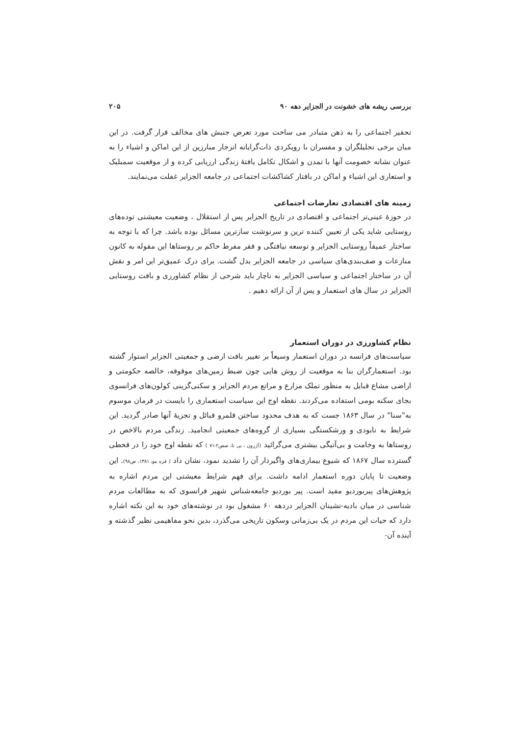بررسی ریشه های خشونت در الجزایر دهه ۹۰ ۲۰۵
تحقیر اجتماعی را به ذهن متبادر می ساخت مورد تعرض جنبش های مخالف قرار گرفت. در این میان برخی تحلیلگران و مفسران با رویکردی ذات‌گرایانه انزجار مبارزین از این اماکن و اشیاء را به عنوان نشانه خصومت آنها با تمدن و اشکال تکامل یافتهٔ زندگی ارزیابی کرده و از موقعیت سمبلیک و استعاری این اشیاء و اماکن در بافتار کشاکشات اجتماعی در جامعه الجزایر غفلت می‌نمایند.
زمینه های اقتصادی تعارضات اجتماعی
در حوزهٔ عینی‌تر اجتماعی و اقتصادی در تاریخ الجزایر پس از استقلال ، وضعیت معیشتی توده‌های روستایی شاید یکی از تعیین کننده ترین و سرنوشت سازترین مسائل بوده باشد. چرا که با توجه به ساختار عمیقاً روستایی الجزایر و توسعه نیافتگی و فقر مفرط حاکم بر روستاها این مقوله به کانون منازعات و صف‌بندی‌های سیاسی در جامعه الجزایر بدل گشت. برای درک عمیق‌تر این امر و نقش آن در ساختار اجتماعی و سیاسی الجزایر به ناچار باید شرحی از نظام کشاورزی و بافت روستایی الجزایر در سال های استعمار و پس از آن ارائه دهیم .
نظام کشاورزی در دوران استعمار
سیاست‌های فرانسه در دوران استعمار وسیعاً بر تغییر بافت ارضی و جمعیتی الجزایر استوار گشته بود. استعمارگران بنا به موقعیت از روش هایی چون ضبط زمین‌های موقوفه، خالصه حکومتی و اراضی مشاع قبایل به منظور تملک مزارع و مراتع مردم الجزایر و سکنی‌گزینی کولون‌های فرانسوی بجای سکنه بومی استفاده می‌کردند. نقطه اوج این سیاست استعماری را بایست در فرمان موسوم به"سنا" در سال ۱۸۶۳ جست که به هدف محدود ساختن قلمرو قبائل و تجزیهٔ آنها صادر گردید. این شرایط به نابودی و ورشکستگی بسیاری از گروه‌های جمعیتی انجامید. زندگی مردم بالاخص در روستاها به وخامت و بی‌آتیگی بیشتری می‌گرائید (آژرون ، بی تا، صص۲-۷۱ ) که نقطه اوج خود را در قحطی گسترده سال ۱۸۶۷ که شیوع بیماری‌های واگیردار آن را تشدید نمود، نشان داد ( فره مو، ۱۳۸۱، ص۹۸). این وضعیت تا پایان دوره استعمار ادامه داشت. برای فهم شرایط معیشتی این مردم اشاره به پژوهش‌های پیربوردیو مفید است. پیر بوردیو جامعه‌شناس شهیر فرانسوی که به مطالعات مردم شناسی در میان بادیه-نشینان الجزایر دردهه ۶۰ مشغول بود در نوشته‌های خود به این نکته اشاره دارد که حیات این مردم در یک بی‌زمانی وسکون تاریخی می‌گذرد، بدین نحو مفاهیمی نظیر گذشته و آینده آن-